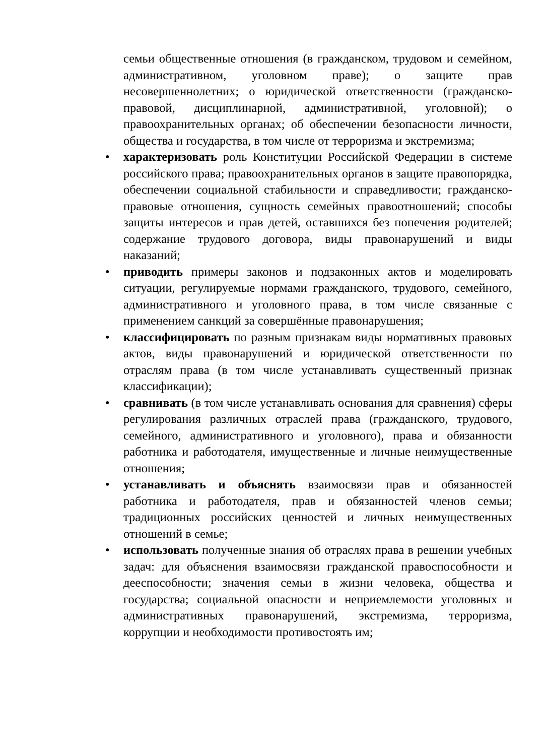семьи общественные отношения (в гражданском, трудовом и семейном, административном, уголовном праве); о защите прав несовершеннолетних; о юридической ответственности (гражданско-правовой, дисциплинарной, административной, уголовной); о правоохранительных органах; об обеспечении безопасности личности, общества и государства, в том числе от терроризма и экстремизма;
• характеризовать роль Конституции Российской Федерации в системе российского права; правоохранительных органов в защите правопорядка, обеспечении социальной стабильности и справедливости; гражданско-правовые отношения, сущность семейных правоотношений; способы защиты интересов и прав детей, оставшихся без попечения родителей; содержание трудового договора, виды правонарушений и виды наказаний;
• приводить примеры законов и подзаконных актов и моделировать ситуации, регулируемые нормами гражданского, трудового, семейного, административного и уголовного права, в том числе связанные с применением санкций за совершённые правонарушения;
• классифицировать по разным признакам виды нормативных правовых актов, виды правонарушений и юридической ответственности по отраслям права (в том числе устанавливать существенный признак классификации);
• сравнивать (в том числе устанавливать основания для сравнения) сферы регулирования различных отраслей права (гражданского, трудового, семейного, административного и уголовного), права и обязанности работника и работодателя, имущественные и личные неимущественные отношения;
• устанавливать и объяснять взаимосвязи прав и обязанностей работника и работодателя, прав и обязанностей членов семьи; традиционных российских ценностей и личных неимущественных отношений в семье;
• использовать полученные знания об отраслях права в решении учебных задач: для объяснения взаимосвязи гражданской правоспособности и дееспособности; значения семьи в жизни человека, общества и государства; социальной опасности и неприемлемости уголовных и административных правонарушений, экстремизма, терроризма, коррупции и необходимости противостоять им;